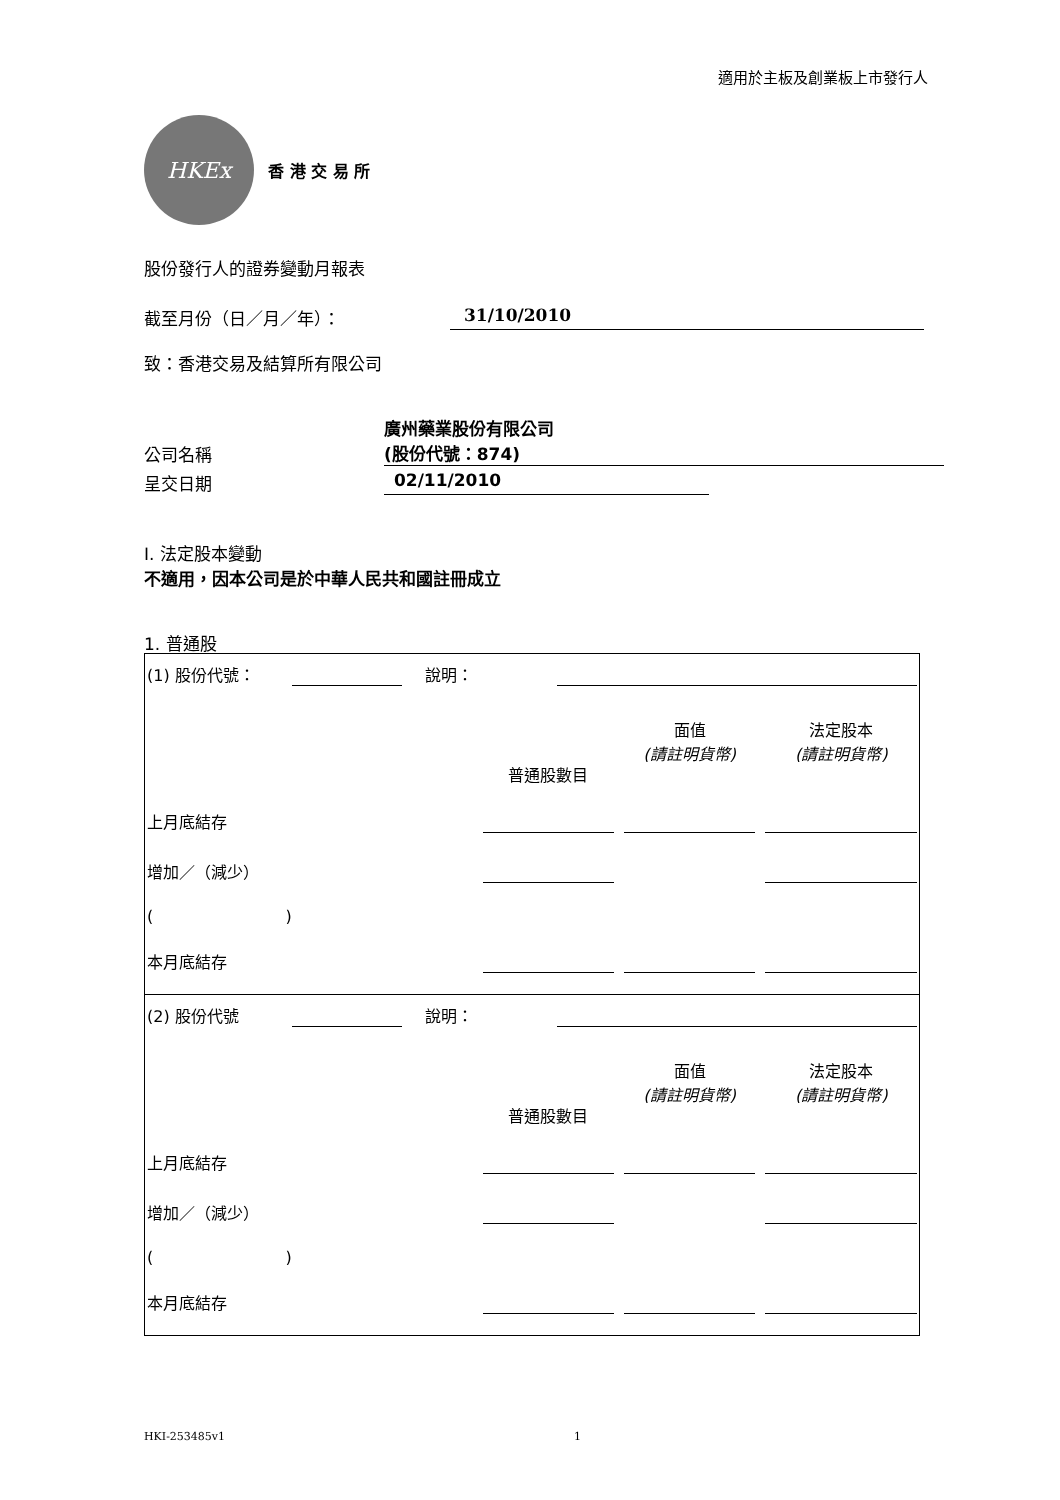適用於主板及創業板上市發行人
HKEx
香 港 交 易 所
股份發行人的證券變動月報表
截至月份（日／月／年）： 31/10/2010
致：香港交易及結算所有限公司
公司名稱 廣州藥業股份有限公司
(股份代號：874)
呈交日期 02/11/2010
I. 法定股本變動
不適用，因本公司是於中華人民共和國註冊成立
1. 普通股
| (1) 股份代號： | | 說明： | | | |
| | | | 普通股數目 | 面值 (請註明貨幣) | 法定股本 (請註明貨幣) |
| 上月底結存 | | | | | |
| 增加／（減少） | | | | | |
| ( ) | | | | | |
| 本月底結存 | | | | | |
| (2) 股份代號 | | 說明： | | | |
| | | | 普通股數目 | 面值 (請註明貨幣) | 法定股本 (請註明貨幣) |
| 上月底結存 | | | | | |
| 增加／（減少） | | | | | |
| ( ) | | | | | |
| 本月底結存 | | | | | |
HKI-253485v1 1